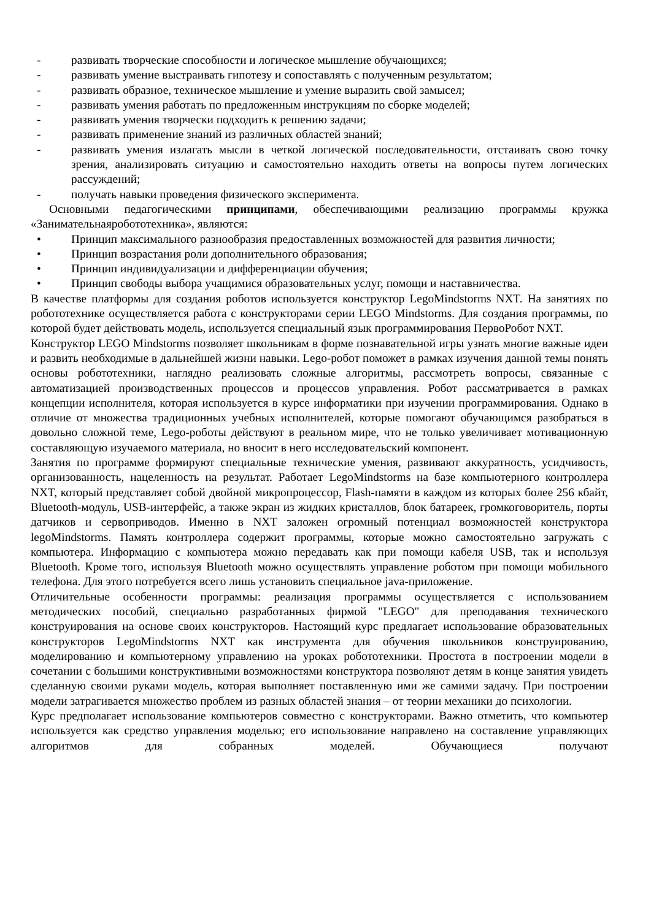- развивать творческие способности и логическое мышление обучающихся;
- развивать умение выстраивать гипотезу и сопоставлять с полученным результатом;
- развивать образное, техническое мышление и умение выразить свой замысел;
- развивать умения работать по предложенным инструкциям по сборке моделей;
- развивать умения творчески подходить к решению задачи;
- развивать применение знаний из различных областей знаний;
- развивать умения излагать мысли в четкой логической последовательности, отстаивать свою точку зрения, анализировать ситуацию и самостоятельно находить ответы на вопросы путем логических рассуждений;
- получать навыки проведения физического эксперимента.
Основными педагогическими принципами, обеспечивающими реализацию программы кружка «Занимательнаяробототехника», являются:
• Принцип максимального разнообразия предоставленных возможностей для развития личности;
• Принцип возрастания роли дополнительного образования;
• Принцип индивидуализации и дифференциации обучения;
• Принцип свободы выбора учащимися образовательных услуг, помощи и наставничества.
В качестве платформы для создания роботов используется конструктор LegoMindstorms NXT. На занятиях по робототехнике осуществляется работа с конструкторами серии LEGO Mindstorms. Для создания программы, по которой будет действовать модель, используется специальный язык программирования ПервоРобот NXT.
Конструктор LEGO Mindstorms позволяет школьникам в форме познавательной игры узнать многие важные идеи и развить необходимые в дальнейшей жизни навыки. Lego-робот поможет в рамках изучения данной темы понять основы робототехники, наглядно реализовать сложные алгоритмы, рассмотреть вопросы, связанные с автоматизацией производственных процессов и процессов управления. Робот рассматривается в рамках концепции исполнителя, которая используется в курсе информатики при изучении программирования. Однако в отличие от множества традиционных учебных исполнителей, которые помогают обучающимся разобраться в довольно сложной теме, Lego-роботы действуют в реальном мире, что не только увеличивает мотивационную составляющую изучаемого материала, но вносит в него исследовательский компонент.
Занятия по программе формируют специальные технические умения, развивают аккуратность, усидчивость, организованность, нацеленность на результат. Работает LegoMindstorms на базе компьютерного контроллера NXT, который представляет собой двойной микропроцессор, Flash-памяти в каждом из которых более 256 кбайт, Bluetooth-модуль, USB-интерфейс, а также экран из жидких кристаллов, блок батареек, громкоговоритель, порты датчиков и сервоприводов. Именно в NXT заложен огромный потенциал возможностей конструктора legoMindstorms. Память контроллера содержит программы, которые можно самостоятельно загружать с компьютера. Информацию с компьютера можно передавать как при помощи кабеля USB, так и используя Bluetooth. Кроме того, используя Bluetooth можно осуществлять управление роботом при помощи мобильного телефона. Для этого потребуется всего лишь установить специальное java-приложение.
Отличительные особенности программы: реализация программы осуществляется с использованием методических пособий, специально разработанных фирмой "LEGO" для преподавания технического конструирования на основе своих конструкторов. Настоящий курс предлагает использование образовательных конструкторов LegoMindstorms NXT как инструмента для обучения школьников конструированию, моделированию и компьютерному управлению на уроках робототехники. Простота в построении модели в сочетании с большими конструктивными возможностями конструктора позволяют детям в конце занятия увидеть сделанную своими руками модель, которая выполняет поставленную ими же самими задачу. При построении модели затрагивается множество проблем из разных областей знания – от теории механики до психологии.
Курс предполагает использование компьютеров совместно с конструкторами. Важно отметить, что компьютер используется как средство управления моделью; его использование направлено на составление управляющих алгоритмов для собранных моделей. Обучающиеся получают